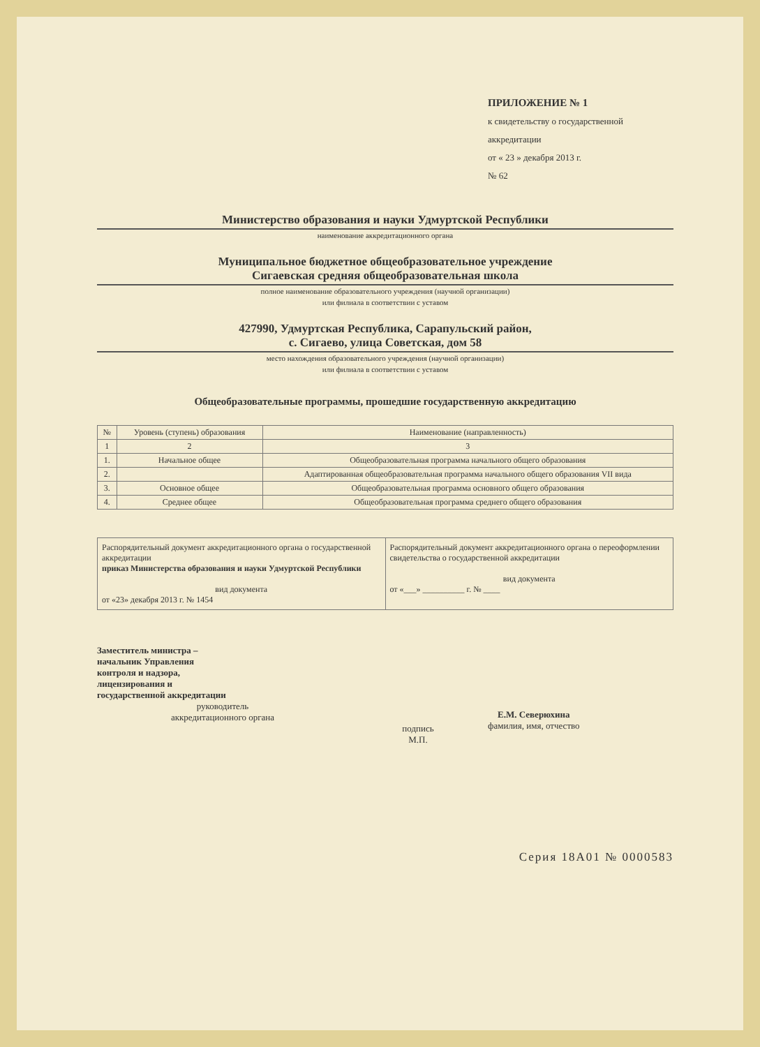ПРИЛОЖЕНИЕ № 1
к свидетельству о государственной
аккредитации
от « 23 » декабря 2013 г.
№ 62
Министерство образования и науки Удмуртской Республики
наименование аккредитационного органа
Муниципальное бюджетное общеобразовательное учреждение
Сигаевская средняя общеобразовательная школа
полное наименование образовательного учреждения (научной организации)
или филиала в соответствии с уставом
427990, Удмуртская Республика, Сарапульский район,
с. Сигаево, улица Советская, дом 58
место нахождения образовательного учреждения (научной организации)
или филиала в соответствии с уставом
Общеобразовательные программы, прошедшие государственную аккредитацию
| № | Уровень (ступень) образования | Наименование (направленность) |
| --- | --- | --- |
| 1 | 2 | 3 |
| 1. | Начальное общее | Общеобразовательная программа начального общего образования |
| 2. | | Адаптированная общеобразовательная программа начального общего образования VII вида |
| 3. | Основное общее | Общеобразовательная программа основного общего образования |
| 4. | Среднее общее | Общеобразовательная программа среднего общего образования |
| Распорядительный документ аккредитационного органа о государственной аккредитации приказ Министерства образования и науки Удмуртской Республики вид документа от «23» декабря 2013 г. № 1454 | Распорядительный документ аккредитационного органа о переоформлении свидетельства о государственной аккредитации вид документа от «___» __________ г. № ____ |
Заместитель министра –
начальник Управления
контроля и надзора,
лицензирования и
государственной аккредитации
руководитель
аккредитационного органа
подпись
М.П.
Е.М. Северюхина
фамилия, имя, отчество
Серия 18А01 № 0000583